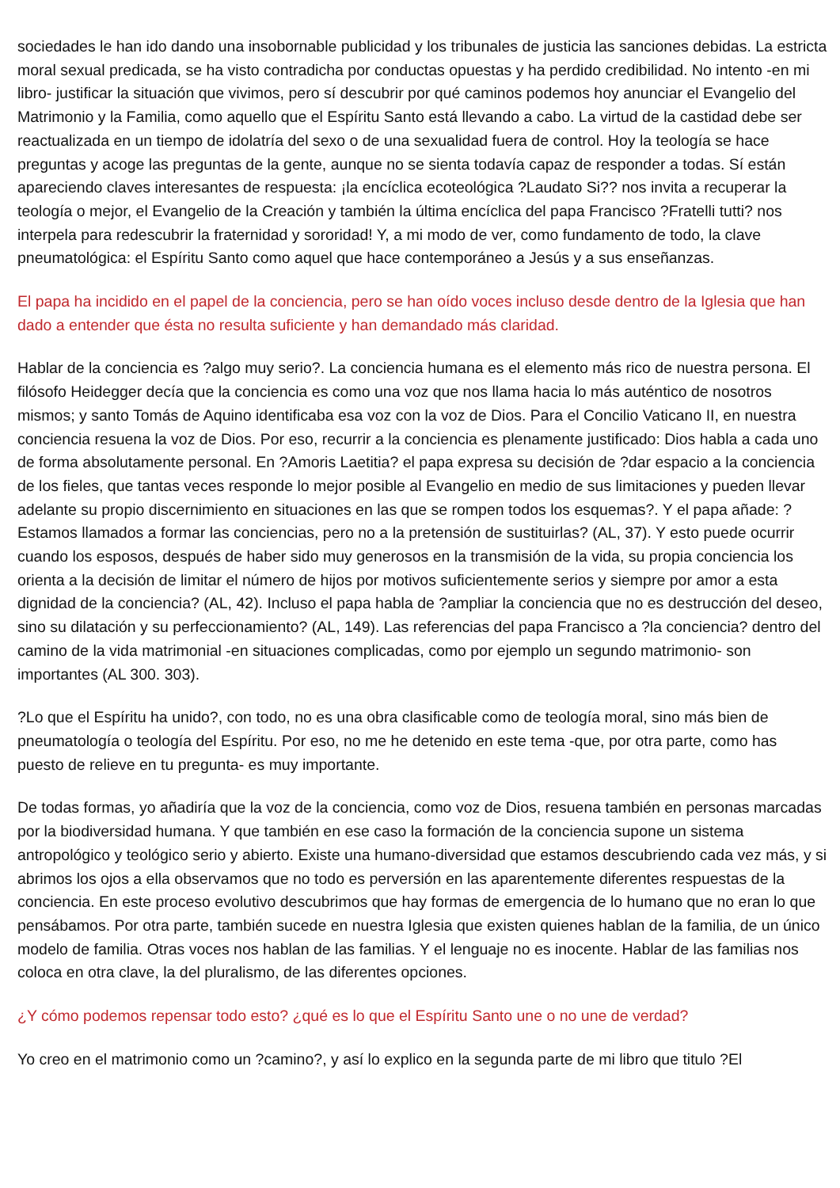sociedades le han ido dando una insobornable publicidad y los tribunales de justicia las sanciones debidas. La estricta moral sexual predicada, se ha visto contradicha por conductas opuestas y ha perdido credibilidad. No intento -en mi libro- justificar la situación que vivimos, pero sí descubrir por qué caminos podemos hoy anunciar el Evangelio del Matrimonio y la Familia, como aquello que el Espíritu Santo está llevando a cabo. La virtud de la castidad debe ser reactualizada en un tiempo de idolatría del sexo o de una sexualidad fuera de control. Hoy la teología se hace preguntas y acoge las preguntas de la gente, aunque no se sienta todavía capaz de responder a todas. Sí están apareciendo claves interesantes de respuesta: ¡la encíclica ecoteológica ?Laudato Si?? nos invita a recuperar la teología o mejor, el Evangelio de la Creación y también la última encíclica del papa Francisco ?Fratelli tutti? nos interpela para redescubrir la fraternidad y sororidad! Y, a mi modo de ver, como fundamento de todo, la clave pneumatológica: el Espíritu Santo como aquel que hace contemporáneo a Jesús y a sus enseñanzas.
El papa ha incidido en el papel de la conciencia, pero se han oído voces incluso desde dentro de la Iglesia que han dado a entender que ésta no resulta suficiente y han demandado más claridad.
Hablar de la conciencia es ?algo muy serio?. La conciencia humana es el elemento más rico de nuestra persona. El filósofo Heidegger decía que la conciencia es como una voz que nos llama hacia lo más auténtico de nosotros mismos; y santo Tomás de Aquino identificaba esa voz con la voz de Dios. Para el Concilio Vaticano II, en nuestra conciencia resuena la voz de Dios. Por eso, recurrir a la conciencia es plenamente justificado: Dios habla a cada uno de forma absolutamente personal. En ?Amoris Laetitia? el papa expresa su decisión de ?dar espacio a la conciencia de los fieles, que tantas veces responde lo mejor posible al Evangelio en medio de sus limitaciones y pueden llevar adelante su propio discernimiento en situaciones en las que se rompen todos los esquemas?. Y el papa añade: ?Estamos llamados a formar las conciencias, pero no a la pretensión de sustituirlas? (AL, 37). Y esto puede ocurrir cuando los esposos, después de haber sido muy generosos en la transmisión de la vida, su propia conciencia los orienta a la decisión de limitar el número de hijos por motivos suficientemente serios y siempre por amor a esta dignidad de la conciencia? (AL, 42). Incluso el papa habla de ?ampliar la conciencia que no es destrucción del deseo, sino su dilatación y su perfeccionamiento? (AL, 149). Las referencias del papa Francisco a ?la conciencia? dentro del camino de la vida matrimonial -en situaciones complicadas, como por ejemplo un segundo matrimonio- son importantes (AL 300. 303).
?Lo que el Espíritu ha unido?, con todo, no es una obra clasificable como de teología moral, sino más bien de pneumatología o teología del Espíritu. Por eso, no me he detenido en este tema -que, por otra parte, como has puesto de relieve en tu pregunta- es muy importante.
De todas formas, yo añadiría que la voz de la conciencia, como voz de Dios, resuena también en personas marcadas por la biodiversidad humana. Y que también en ese caso la formación de la conciencia supone un sistema antropológico y teológico serio y abierto. Existe una humano-diversidad que estamos descubriendo cada vez más, y si abrimos los ojos a ella observamos que no todo es perversión en las aparentemente diferentes respuestas de la conciencia. En este proceso evolutivo descubrimos que hay formas de emergencia de lo humano que no eran lo que pensábamos. Por otra parte, también sucede en nuestra Iglesia que existen quienes hablan de la familia, de un único modelo de familia. Otras voces nos hablan de las familias. Y el lenguaje no es inocente. Hablar de las familias nos coloca en otra clave, la del pluralismo, de las diferentes opciones.
¿Y cómo podemos repensar todo esto? ¿qué es lo que el Espíritu Santo une o no une de verdad?
Yo creo en el matrimonio como un ?camino?, y así lo explico en la segunda parte de mi libro que titulo ?El